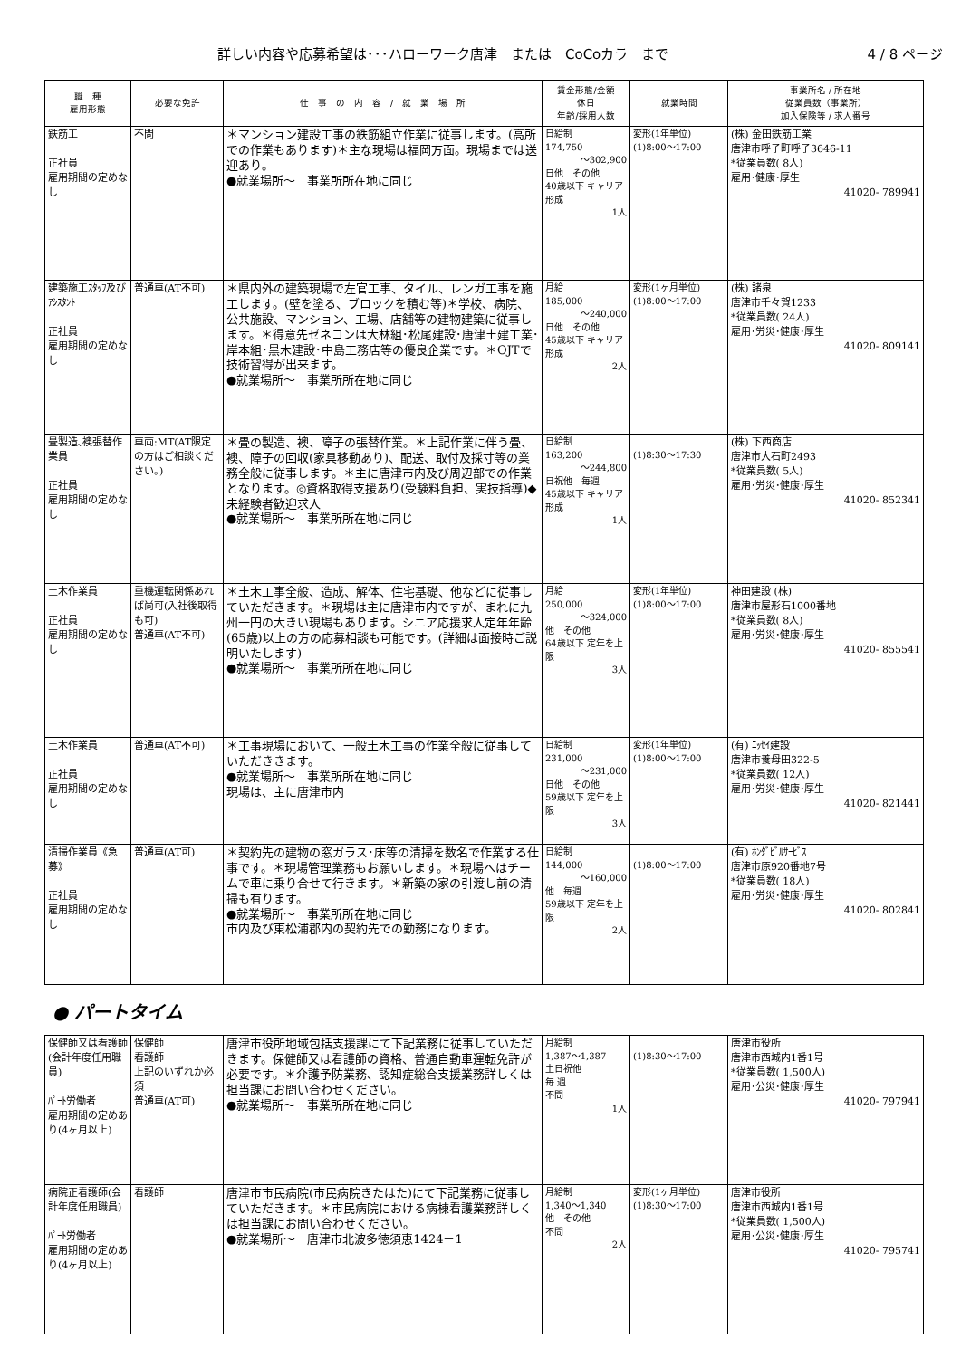詳しい内容や応募希望は･･･ハローワーク唐津　または　CoCoカラ　まで 4 / 8 ページ
| 職 種 雇用形態 | 必要な免許 | 仕 事 の 内 容 / 就 業 場 所 | 賃金形態/金額 休日 年齢/採用人数 | 就業時間 | 事業所名 / 所在地 従業員数（事業所） 加入保険等 / 求人番号 |
| --- | --- | --- | --- | --- | --- |
| 鉄筋工 正社員 雇用期間の定めなし | 不問 | ＊マンション建設工事の鉄筋組立作業に従事します。(高所での作業もあります)＊主な現場は福岡方面。現場までは送迎あり。 ●就業場所～ 事業所所在地に同じ | 日給制 174,750 ～302,900 日他 その他 40歳以下 キャリア形成 1人 | 変形(1年単位) (1)8:00～17:00 | (株) 金田鉄筋工業 唐津市呼子町呼子3646-11 *従業員数( 8人) 雇用･健康･厚生 41020- 789941 |
| 建築施工ｽﾀｯﾌ及びｱｼｽﾀﾝﾄ 正社員 雇用期間の定めなし | 普通車(AT不可) | ＊県内外の建築現場で左官工事、タイル、レンガ工事を施工します。(壁を塗る、ブロックを積む等)＊学校、病院、公共施設、マンション、工場、店舗等の建物建築に従事します。＊得意先ゼネコンは大林組･松尾建設･唐津土建工業･岸本組･黒木建設･中島工務店等の優良企業です。＊OJTで技術習得が出来ます。 ●就業場所～ 事業所所在地に同じ | 月給 185,000 ～240,000 日他 その他 45歳以下 キャリア形成 2人 | 変形(1ヶ月単位) (1)8:00～17:00 | (株) 諸泉 唐津市千々賀1233 *従業員数( 24人) 雇用･労災･健康･厚生 41020- 809141 |
| 畳製造､襖張替作業員 正社員 雇用期間の定めなし | 車両:MT(AT限定の方はご相談ください。) | ＊畳の製造、襖、障子の張替作業。＊上記作業に伴う畳、襖、障子の回収(家具移動あり)、配送、取付及採寸等の業務全般に従事します。＊主に唐津市内及び周辺部での作業となります。◎資格取得支援あり(受験料負担、実技指導)◆未経験者歓迎求人 ●就業場所～ 事業所所在地に同じ | 日給制 163,200 ～244,800 日祝他 毎週 45歳以下 キャリア形成 1人 | (1)8:30～17:30 | (株) 下西商店 唐津市大石町2493 *従業員数( 5人) 雇用･労災･健康･厚生 41020- 852341 |
| 土木作業員 正社員 雇用期間の定めなし | 重機運転関係あれば尚可(入社後取得も可) 普通車(AT不可) | ＊土木工事全般、造成、解体、住宅基礎、他などに従事していただきます。＊現場は主に唐津市内ですが、まれに九州一円の大きい現場もあります。シニア応援求人定年年齢(65歳)以上の方の応募相談も可能です。(詳細は面接時ご説明いたします) ●就業場所～ 事業所所在地に同じ | 月給 250,000 ～324,000 他 その他 64歳以下 定年を上限 3人 | 変形(1年単位) (1)8:00～17:00 | 神田建設 (株) 唐津市屋形石1000番地 *従業員数( 8人) 雇用･労災･健康･厚生 41020- 855541 |
| 土木作業員 正社員 雇用期間の定めなし | 普通車(AT不可) | ＊工事現場において、一般土木工事の作業全般に従事していただききます。 ●就業場所～ 事業所所在地に同じ 現場は、主に唐津市内 | 日給制 231,000 ～231,000 日他 その他 59歳以下 定年を上限 3人 | 変形(1年単位) (1)8:00～17:00 | (有) ﾆｯｾｲ建設 唐津市養母田322-5 *従業員数( 12人) 雇用･労災･健康･厚生 41020- 821441 |
| 清掃作業員《急募》 正社員 雇用期間の定めなし | 普通車(AT可) | ＊契約先の建物の窓ガラス･床等の清掃を数名で作業する仕事です。＊現場管理業務もお願いします。＊現場へはチームで車に乗り合せて行きます。＊新築の家の引渡し前の清掃も有ります。 ●就業場所～ 事業所所在地に同じ 市内及び東松浦郡内の契約先での勤務になります。 | 日給制 144,000 ～160,000 他 毎週 59歳以下 定年を上限 2人 | (1)8:00～17:00 | (有) ﾎﾝﾀﾞﾋﾞﾙｻｰﾋﾞｽ 唐津市原920番地7号 *従業員数( 18人) 雇用･労災･健康･厚生 41020- 802841 |
● パートタイム
| 保健師又は看護師(会計年度任用職員) ﾊﾟｰﾄ労働者 雇用期間の定めあり(4ヶ月以上) | 保健師 看護師 上記のいずれか必須 普通車(AT可) | 唐津市役所地域包括支援課にて下記業務に従事していただきます。保健師又は看護師の資格、普通自動車運転免許が必要です。＊介護予防業務、認知症総合支援業務詳しくは担当課にお問い合わせください。 ●就業場所～ 事業所所在地に同じ | 月給制 1,387～1,387 土日祝他 毎 週 不問 1人 | (1)8:30～17:00 | 唐津市役所 唐津市西城内1番1号 *従業員数( 1,500人) 雇用･公災･健康･厚生 41020- 797941 |
| 病院正看護師(会計年度任用職員) ﾊﾟｰﾄ労働者 雇用期間の定めあり(4ヶ月以上) | 看護師 | 唐津市市民病院(市民病院きたはた)にて下記業務に従事していただきます。＊市民病院における病棟看護業務詳しくは担当課にお問い合わせください。 ●就業場所～ 唐津市北波多徳須恵1424－1 | 月給制 1,340～1,340 他 その他 不問 2人 | 変形(1ヶ月単位) (1)8:30～17:00 | 唐津市役所 唐津市西城内1番1号 *従業員数( 1,500人) 雇用･公災･健康･厚生 41020- 795741 |